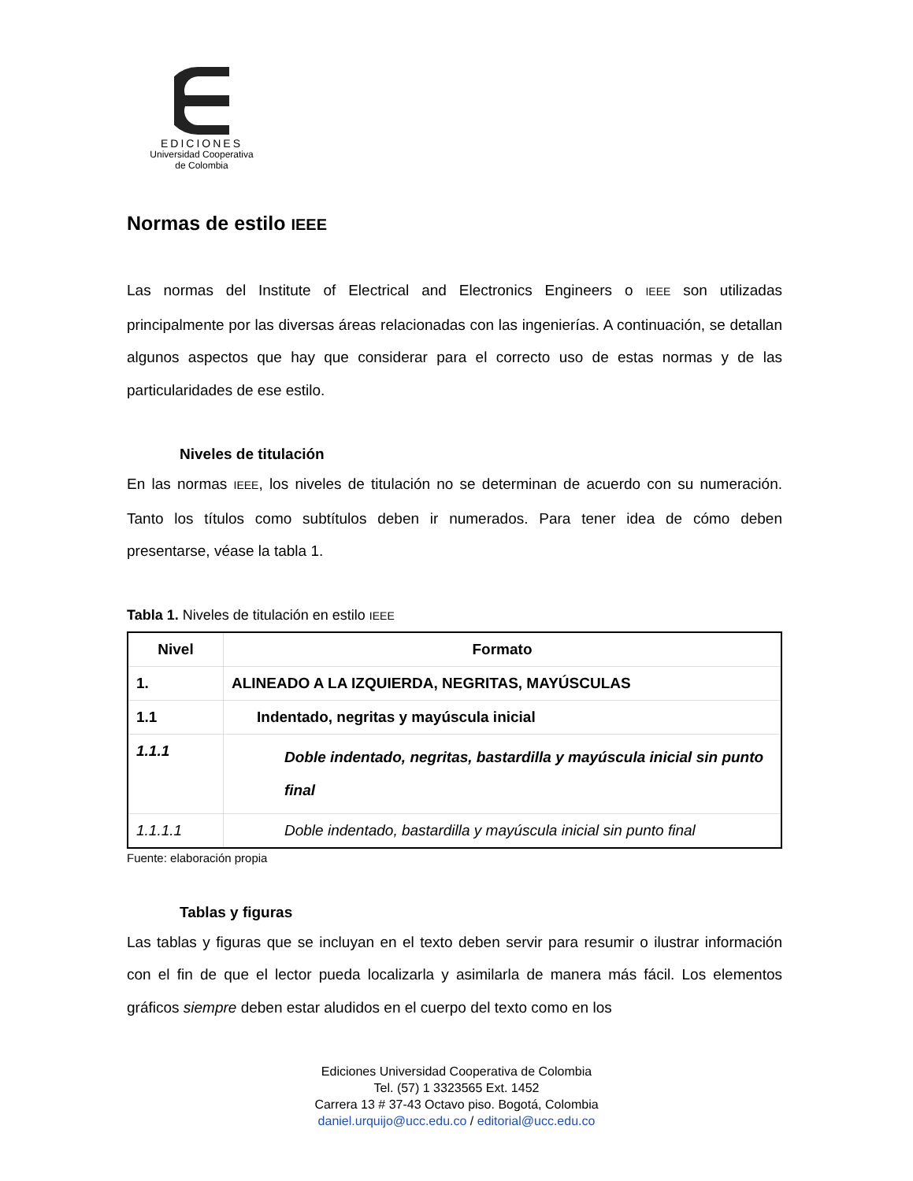EDICIONES
Universidad Cooperativa
de Colombia
Normas de estilo IEEE
Las normas del Institute of Electrical and Electronics Engineers o IEEE son utilizadas principalmente por las diversas áreas relacionadas con las ingenierías. A continuación, se detallan algunos aspectos que hay que considerar para el correcto uso de estas normas y de las particularidades de ese estilo.
Niveles de titulación
En las normas IEEE, los niveles de titulación no se determinan de acuerdo con su numeración. Tanto los títulos como subtítulos deben ir numerados. Para tener idea de cómo deben presentarse, véase la tabla 1.
Tabla 1. Niveles de titulación en estilo IEEE
| Nivel | Formato |
| --- | --- |
| 1. | ALINEADO A LA IZQUIERDA, NEGRITAS, MAYÚSCULAS |
| 1.1 | Indentado, negritas y mayúscula inicial |
| 1.1.1 | Doble indentado, negritas, bastardilla y mayúscula inicial sin punto final |
| 1.1.1.1 | Doble indentado, bastardilla y mayúscula inicial sin punto final |
Fuente: elaboración propia
Tablas y figuras
Las tablas y figuras que se incluyan en el texto deben servir para resumir o ilustrar información con el fin de que el lector pueda localizarla y asimilarla de manera más fácil. Los elementos gráficos siempre deben estar aludidos en el cuerpo del texto como en los
Ediciones Universidad Cooperativa de Colombia
Tel. (57) 1 3323565 Ext. 1452
Carrera 13 # 37-43 Octavo piso. Bogotá, Colombia
daniel.urquijo@ucc.edu.co / editorial@ucc.edu.co